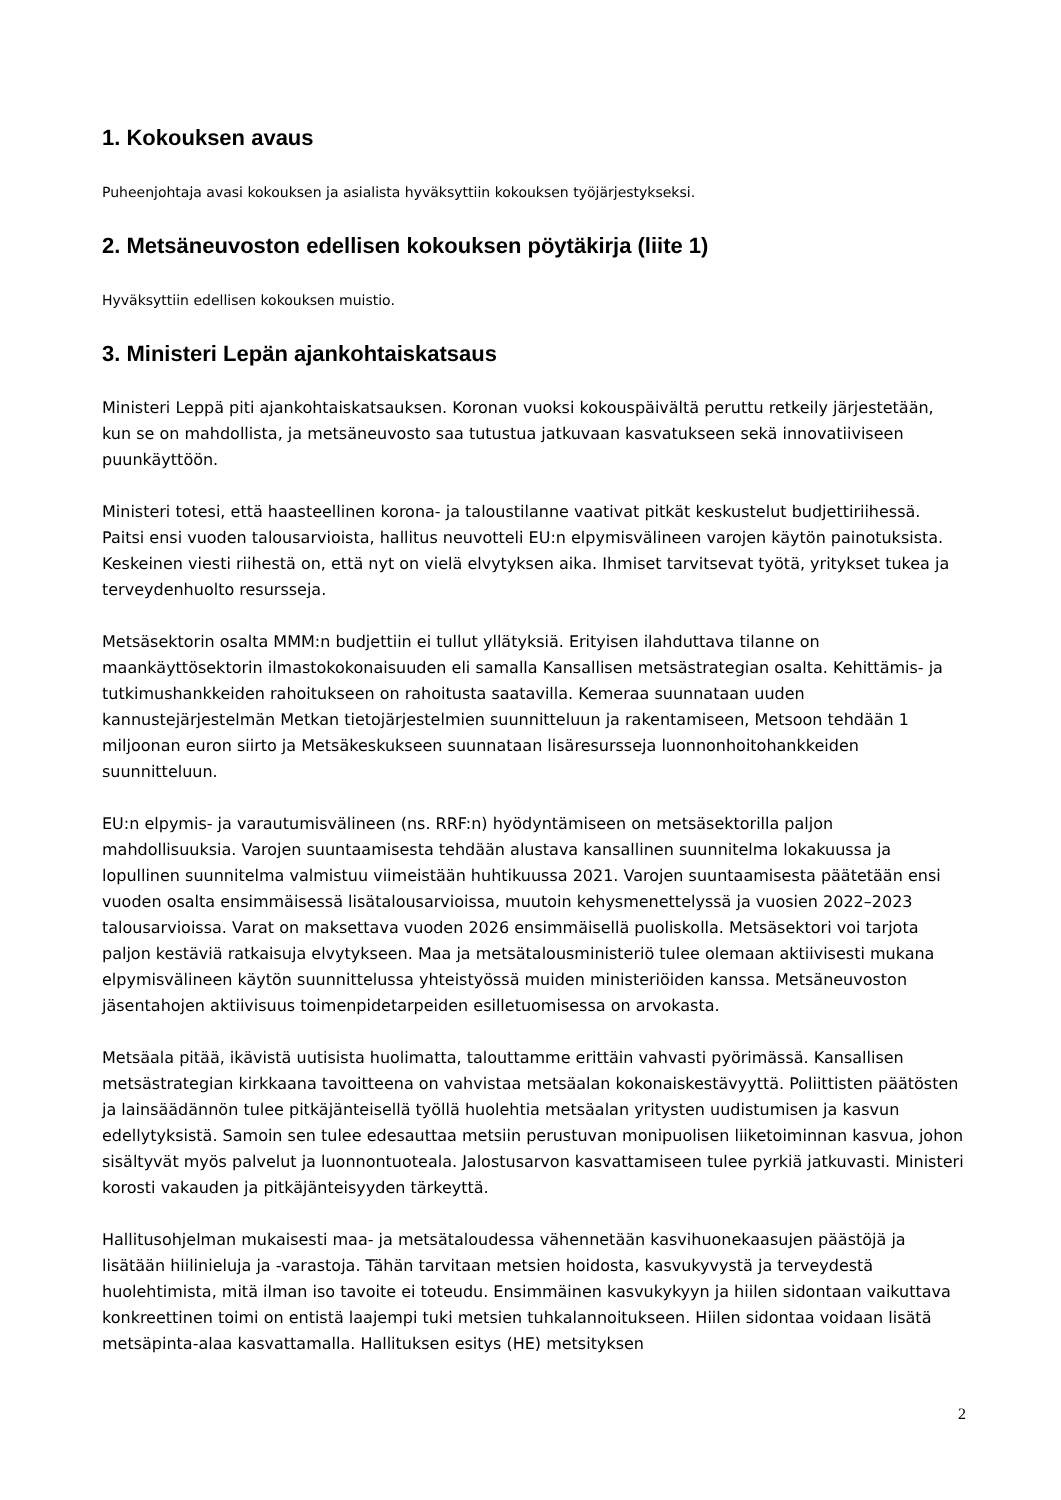1. Kokouksen avaus
Puheenjohtaja avasi kokouksen ja asialista hyväksyttiin kokouksen työjärjestykseksi.
2. Metsäneuvoston edellisen kokouksen pöytäkirja (liite 1)
Hyväksyttiin edellisen kokouksen muistio.
3. Ministeri Lepän ajankohtaiskatsaus
Ministeri Leppä piti ajankohtaiskatsauksen. Koronan vuoksi kokouspäivältä peruttu retkeily järjestetään, kun se on mahdollista, ja metsäneuvosto saa tutustua jatkuvaan kasvatukseen sekä innovatiiviseen puunkäyttöön.
Ministeri totesi, että haasteellinen korona- ja taloustilanne vaativat pitkät keskustelut budjettiriihessä. Paitsi ensi vuoden talousarvioista, hallitus neuvotteli EU:n elpymisvälineen varojen käytön painotuksista. Keskeinen viesti riihestä on, että nyt on vielä elvytyksen aika. Ihmiset tarvitsevat työtä, yritykset tukea ja terveydenhuolto resursseja.
Metsäsektorin osalta MMM:n budjettiin ei tullut yllätyksiä. Erityisen ilahduttava tilanne on maankäyttösektorin ilmastokokonaisuuden eli samalla Kansallisen metsästrategian osalta. Kehittämis- ja tutkimushankkeiden rahoitukseen on rahoitusta saatavilla. Kemeraa suunnataan uuden kannustejärjestelmän Metkan tietojärjestelmien suunnitteluun ja rakentamiseen, Metsoon tehdään 1 miljoonan euron siirto ja Metsäkeskukseen suunnataan lisäresursseja luonnonhoitohankkeiden suunnitteluun.
EU:n elpymis- ja varautumisvälineen (ns. RRF:n) hyödyntämiseen on metsäsektorilla paljon mahdollisuuksia. Varojen suuntaamisesta tehdään alustava kansallinen suunnitelma lokakuussa ja lopullinen suunnitelma valmistuu viimeistään huhtikuussa 2021. Varojen suuntaamisesta päätetään ensi vuoden osalta ensimmäisessä lisätalousarvioissa, muutoin kehysmenettelyssä ja vuosien 2022–2023 talousarvioissa. Varat on maksettava vuoden 2026 ensimmäisellä puoliskolla. Metsäsektori voi tarjota paljon kestäviä ratkaisuja elvytykseen. Maa ja metsätalousministeriö tulee olemaan aktiivisesti mukana elpymisvälineen käytön suunnittelussa yhteistyössä muiden ministeriöiden kanssa. Metsäneuvoston jäsentahojen aktiivisuus toimenpidetarpeiden esilletuomisessa on arvokasta.
Metsäala pitää, ikävistä uutisista huolimatta, talouttamme erittäin vahvasti pyörimässä. Kansallisen metsästrategian kirkkaana tavoitteena on vahvistaa metsäalan kokonaiskestävyyttä. Poliittisten päätösten ja lainsäädännön tulee pitkäjänteisellä työllä huolehtia metsäalan yritysten uudistumisen ja kasvun edellytyksistä. Samoin sen tulee edesauttaa metsiin perustuvan monipuolisen liiketoiminnan kasvua, johon sisältyvät myös palvelut ja luonnontuoteala. Jalostusarvon kasvattamiseen tulee pyrkiä jatkuvasti. Ministeri korosti vakauden ja pitkäjänteisyyden tärkeyttä.
Hallitusohjelman mukaisesti maa- ja metsätaloudessa vähennetään kasvihuonekaasujen päästöjä ja lisätään hiilinieluja ja -varastoja. Tähän tarvitaan metsien hoidosta, kasvukyvystä ja terveydestä huolehtimista, mitä ilman iso tavoite ei toteudu. Ensimmäinen kasvukykyyn ja hiilen sidontaan vaikuttava konkreettinen toimi on entistä laajempi tuki metsien tuhkalannoitukseen. Hiilen sidontaa voidaan lisätä metsäpinta-alaa kasvattamalla. Hallituksen esitys (HE) metsityksen
2